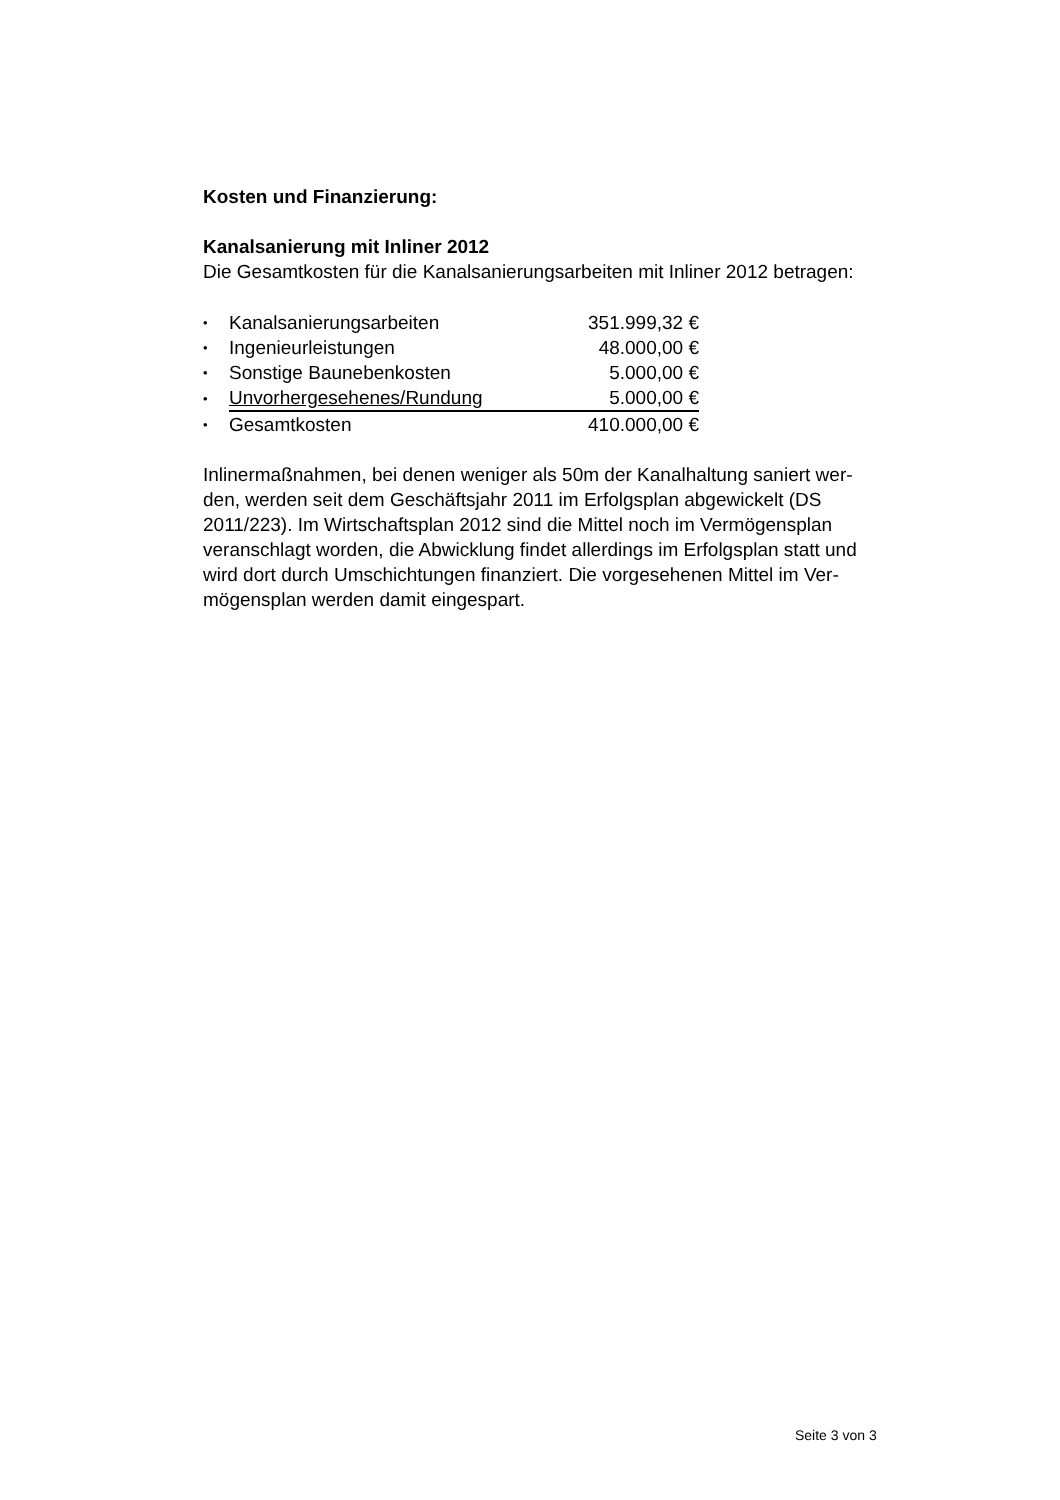Kosten und Finanzierung:
Kanalsanierung mit Inliner 2012
Die Gesamtkosten für die Kanalsanierungsarbeiten mit Inliner 2012 betragen:
| • | Kanalsanierungsarbeiten | 351.999,32 € |
| • | Ingenieurleistungen | 48.000,00 € |
| • | Sonstige Baunebenkosten | 5.000,00 € |
| • | Unvorhergesehenes/Rundung | 5.000,00 € |
| • | Gesamtkosten | 410.000,00 € |
Inlinermaßnahmen, bei denen weniger als 50m der Kanalhaltung saniert wer-
den, werden seit dem Geschäftsjahr 2011 im Erfolgsplan abgewickelt (DS
2011/223). Im Wirtschaftsplan 2012 sind die Mittel noch im Vermögensplan
veranschlagt worden, die Abwicklung findet allerdings im Erfolgsplan statt und
wird dort durch Umschichtungen finanziert. Die vorgesehenen Mittel im Ver-
mögensplan werden damit eingespart.
Seite 3 von 3